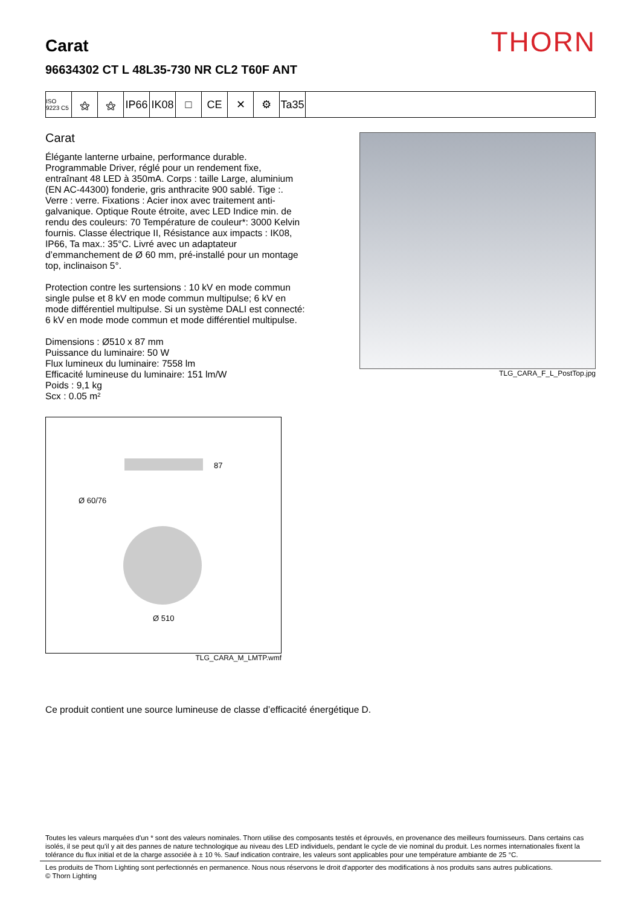THORN
Carat
96634302 CT L 48L35-730 NR CL2 T60F ANT
ISO 9223 C5
⚝ ⚝ IP66
IK08
□ CE ✕ ⚙ Ta35
Carat
Élégante lanterne urbaine, performance durable. Programmable Driver, réglé pour un rendement fixe, entraînant 48 LED à 350mA. Corps : taille Large, aluminium (EN AC-44300) fonderie, gris anthracite 900 sablé. Tige :. Verre : verre. Fixations : Acier inox avec traitement anti-galvanique. Optique Route étroite, avec LED Indice min. de rendu des couleurs: 70 Température de couleur*: 3000 Kelvin fournis. Classe électrique II, Résistance aux impacts : IK08, IP66, Ta max.: 35°C. Livré avec un adaptateur d’emmanchement de Ø 60 mm, pré-installé pour un montage top, inclinaison 5°.
Protection contre les surtensions : 10 kV en mode commun single pulse et 8 kV en mode commun multipulse; 6 kV en mode différentiel multipulse. Si un système DALI est connecté: 6 kV en mode mode commun et mode différentiel multipulse.
Dimensions : Ø510 x 87 mm
Puissance du luminaire: 50 W
Flux lumineux du luminaire: 7558 lm
Efficacité lumineuse du luminaire: 151 lm/W
Poids : 9,1 kg
Scx : 0.05 m²
87
Ø 60/76
Ø 510
TLG_CARA_M_LMTP.wmf
TLG_CARA_F_L_PostTop.jpg
Ce produit contient une source lumineuse de classe d’efficacité énergétique D.
Toutes les valeurs marquées d'un * sont des valeurs nominales. Thorn utilise des composants testés et éprouvés, en provenance des meilleurs fournisseurs. Dans certains cas isolés, il se peut qu’il y ait des pannes de nature technologique au niveau des LED individuels, pendant le cycle de vie nominal du produit. Les normes internationales fixent la tolérance du flux initial et de la charge associée à ± 10 %. Sauf indication contraire, les valeurs sont applicables pour une température ambiante de 25 °C.
Les produits de Thorn Lighting sont perfectionnés en permanence. Nous nous réservons le droit d'apporter des modifications à nos produits sans autres publications.
© Thorn Lighting